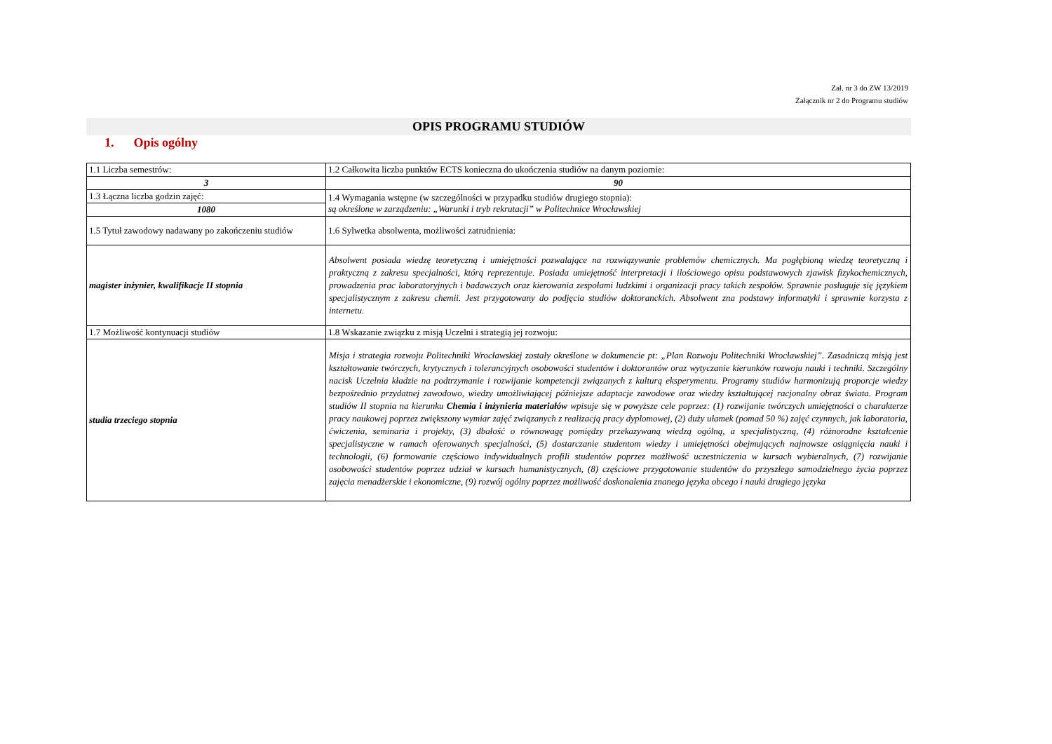Zał. nr 3 do ZW 13/2019
Załącznik nr 2 do Programu studiów
OPIS PROGRAMU STUDIÓW
1. Opis ogólny
| 1.1 Liczba semestrów: | 1.2 Całkowita liczba punktów ECTS konieczna do ukończenia studiów na danym poziomie: |
| 3 | 90 |
| 1.3 Łączna liczba godzin zajęć: | 1.4 Wymagania wstępne (w szczególności w przypadku studiów drugiego stopnia): są określone w zarządzeniu: „Warunki i tryb rekrutacji” w Politechnice Wrocławskiej |
| 1080 | |
| 1.5 Tytuł zawodowy nadawany po zakończeniu studiów | 1.6 Sylwetka absolwenta, możliwości zatrudnienia: |
| magister inżynier, kwalifikacje II stopnia | Absolwent posiada wiedzę teoretyczną i umiejętności pozwalające na rozwiązywanie problemów chemicznych. Ma pogłębioną wiedzę teoretyczną i praktyczną z zakresu specjalności, którą reprezentuje. Posiada umiejętność interpretacji i ilościowego opisu podstawowych zjawisk fizykochemicznych, prowadzenia prac laboratoryjnych i badawczych oraz kierowania zespołami ludzkimi i organizacji pracy takich zespołów. Sprawnie posługuje się językiem specjalistycznym z zakresu chemii. Jest przygotowany do podjęcia studiów doktoranckich. Absolwent zna podstawy informatyki i sprawnie korzysta z internetu. |
| 1.7 Możliwość kontynuacji studiów | 1.8 Wskazanie związku z misją Uczelni i strategią jej rozwoju: |
| studia trzeciego stopnia | Misja i strategia rozwoju Politechniki Wrocławskiej zostały określone w dokumencie pt: „Plan Rozwoju Politechniki Wrocławskiej”. Zasadniczą misją jest kształtowanie twórczych, krytycznych i tolerancyjnych osobowości studentów i doktorantów oraz wytyczanie kierunków rozwoju nauki i techniki. Szczególny nacisk Uczelnia kładzie na podtrzymanie i rozwijanie kompetencji związanych z kulturą eksperymentu. Programy studiów harmonizują proporcje wiedzy bezpośrednio przydatnej zawodowo, wiedzy umożliwiającej późniejsze adaptacje zawodowe oraz wiedzy kształtującej racjonalny obraz świata. Program studiów II stopnia na kierunku Chemia i inżynieria materiałów wpisuje się w powyższe cele poprzez: (1) rozwijanie twórczych umiejętności o charakterze pracy naukowej poprzez zwiększony wymiar zajęć związanych z realizacją pracy dyplomowej, (2) duży ułamek (pomad 50 %) zajęć czynnych, jak laboratoria, ćwiczenia, seminaria i projekty, (3) dbałość o równowagę pomiędzy przekazywaną wiedzą ogólną, a specjalistyczną, (4) różnorodne kształcenie specjalistyczne w ramach oferowanych specjalności, (5) dostarczanie studentom wiedzy i umiejętności obejmujących najnowsze osiągnięcia nauki i technologii, (6) formowanie częściowo indywidualnych profili studentów poprzez możliwość uczestniczenia w kursach wybieralnych, (7) rozwijanie osobowości studentów poprzez udział w kursach humanistycznych, (8) częściowe przygotowanie studentów do przyszłego samodzielnego życia poprzez zajęcia menadżerskie i ekonomiczne, (9) rozwój ogólny poprzez możliwość doskonalenia znanego języka obcego i nauki drugiego języka |